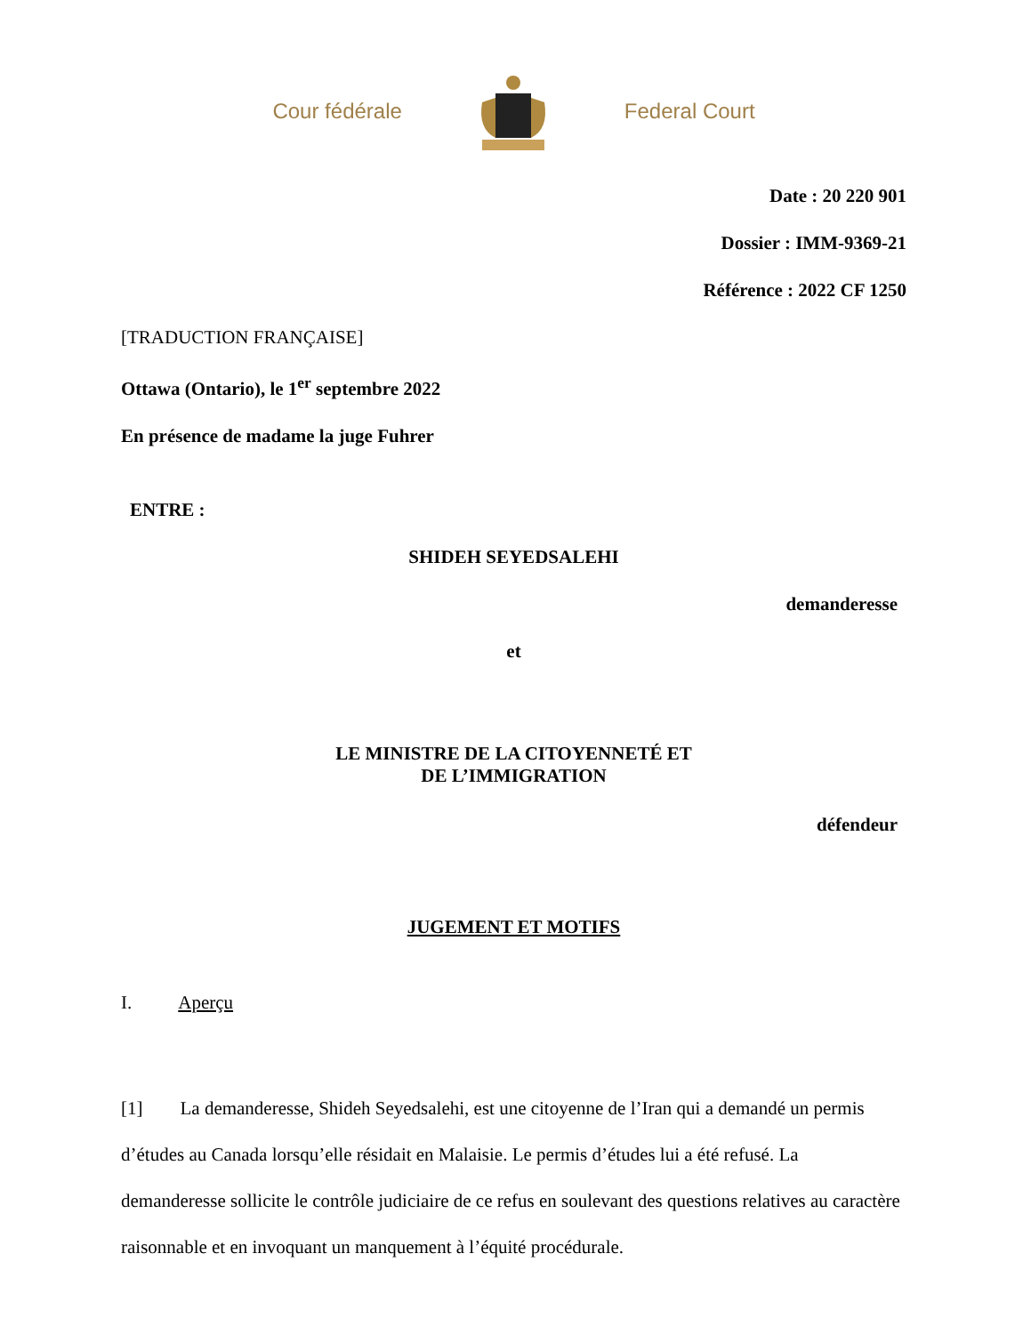Cour fédérale Federal Court
Date : 20 220 901
Dossier : IMM-9369-21
Référence : 2022 CF 1250
[TRADUCTION FRANÇAISE]
Ottawa (Ontario), le 1<sup>er</sup> septembre 2022
En présence de madame la juge Fuhrer
ENTRE :
SHIDEH SEYEDSALEHI
demanderesse
et
LE MINISTRE DE LA CITOYENNETÉ ET
DE L’IMMIGRATION
défendeur
JUGEMENT ET MOTIFS
I. Aperçu
[1] La demanderesse, Shideh Seyedsalehi, est une citoyenne de l’Iran qui a demandé un permis d’études au Canada lorsqu’elle résidait en Malaisie. Le permis d’études lui a été refusé. La demanderesse sollicite le contrôle judiciaire de ce refus en soulevant des questions relatives au caractère raisonnable et en invoquant un manquement à l’équité procédurale.